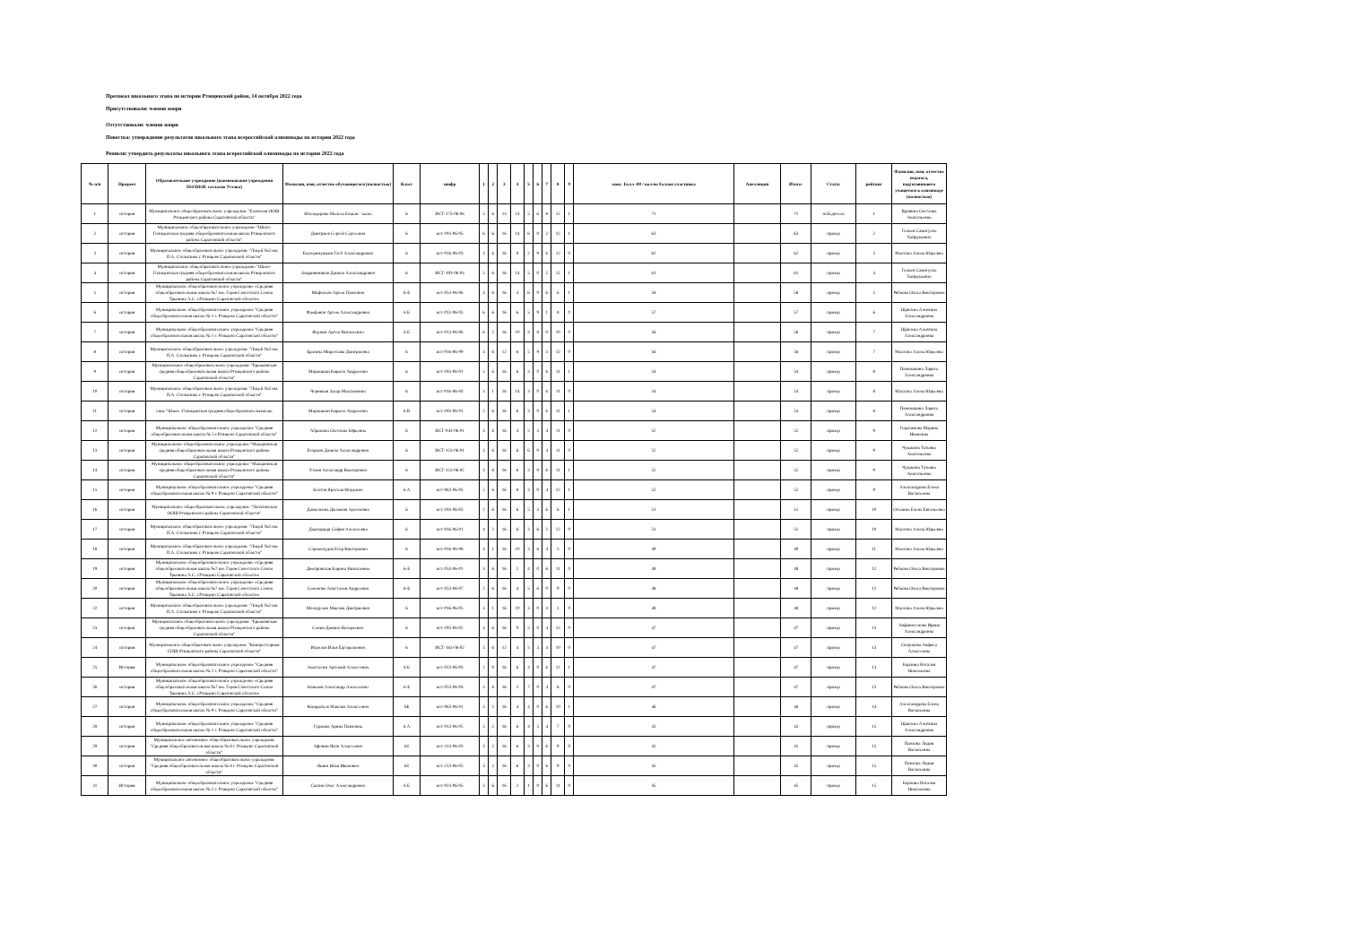Протокол школьного этапа по истории Ртищевский район, 14 октября 2022 года
Присутствовали: членов жюри
Отсутствовали: членов жюри
Повестка: утверждение результатов школьного этапа всероссийской олимпиады по истории 2022 года
Решили: утвердить результаты школьного этапа всероссийской олимпиады по истории 2022 года
| № п/п | Предмет | Образовательное учреждение (наименование учреждения ПОЛНОЕ согласно Устава) | Фамилия, имя, отчество обучающегося (полностью) | Класс | шифр | 1 | 2 | 3 | 4 | 5 | 6 | 7 | 8 | 9 | макс. Балл -80 / кол-во баллов участника | Апелляция | Итого- | Статус | рейтинг | Фамилия, имя, отчество педагога, подготовившего учащегося к олимпиаде (полностью) |
| --- | --- | --- | --- | --- | --- | --- | --- | --- | --- | --- | --- | --- | --- | --- | --- | --- | --- | --- | --- | --- |
| 1 | история | Муниципальное общеобразовательное учреждение "Еланская ООШ Ртищевского района Саратовской области" | Искендерова Малеха Елшан - кызы | 6 | ИСТ-173-06-06 | 5 | 6 | 14 | 14 | 5 | 6 | 8 | 12 | 1 | 71 | | 71 | победитель | 1 | Вдовина Светлана Анатольевна |
| 2 | история | Муниципальное общеобразовательное учреждение "Шило-Голицынская средняя общеобразовательная школа Ртищевского района Саратовской области" | Дмитриев Сергей Сергеевич | 6 | ист-193-06-05 | 6 | 6 | 16 | 14 | 6 | 0 | 2 | 12 | 1 | 63 | | 63 | призер | 2 | Галиев Самигулла Хайрушевич |
| 3 | история | Муниципальное общеобразовательное учреждение "Лицей №3 им. П.А. Столыпина г. Ртищево Саратовской области" | Екатеринушкин Глеб Александрович | 6 | ист-016-06-03 | 3 | 6 | 16 | 8 | 2 | 9 | 6 | 12 | 0 | 62 | | 62 | призер | 3 | Маслова Алена Юрьевна |
| 4 | история | Муниципальное общеобразовательное учреждение "Шило-Голицынская средняя общеобразовательная школа Ртищевского района Саратовской области" | Андриянников Данила Александрович | 6 | ИСТ-193-06-04 | 5 | 6 | 16 | 14 | 5 | 0 | 2 | 12 | 1 | 61 | | 61 | призер | 4 | Галиев Самигулла Хайрушевич |
| 5 | история | Муниципальное общеобразовательное учреждение «Средняя общеобразовательная школа №7 им. Героя Советского Союза Трынина А.С. г.Ртищево Саратовской области» | Мифтахов Артем Павлович | 6-Б | ист-053-06-06 | 4 | 6 | 16 | 4 | 6 | 9 | 6 | 6 | 1 | 58 | | 58 | призер | 5 | Рябкова Ольга Викторовна |
| 6 | история | Муниципальное общеобразовательное учреждение "Средняя общеобразовательная школа № 1 г. Ртищево Саратовской области" | Фаефанов Артем Александрович | 6 Б | ист-013-06-03 | 6 | 6 | 16 | 6 | 5 | 9 | 1 | 8 | 0 | 57 | | 57 | призер | 6 | Щавлева Алевтина Александровна |
| 7 | история | Муниципальное общеобразовательное учреждение "Средняя общеобразовательная школа № 1 г. Ртищево Саратовской области" | Якунин Артем Витальевич | 6 Б | ист-013-06-06 | 6 | 2 | 16 | 10 | 4 | 8 | 0 | 10 | 0 | 56 | | 56 | призер | 7 | Щавлева Алевтина Александровна |
| 8 | история | Муниципальное общеобразовательное учреждение "Лицей №3 им. П.А. Столыпина г. Ртищево Саратовской области" | Брагина Мирослава Дмитриевна | 6 | ист-016-06-09 | 3 | 6 | 12 | 6 | 5 | 9 | 3 | 12 | 0 | 56 | | 56 | призер | 7 | Маслова Алена Юрьевна |
| 9 | история | Муниципальное общеобразовательное учреждение "Ерышовская средняя общеобразовательная школа Ртищевского района Саратовской области" | Мирошкин Кирилл Андреевич | 6 | ист-193-06-01 | 5 | 6 | 16 | 6 | 3 | 0 | 6 | 11 | 1 | 54 | | 54 | призер | 8 | Панюшкина Лариса Александровна |
| 10 | история | Муниципальное общеобразовательное учреждение "Лицей №3 им. П.А. Столыпина г. Ртищево Саратовской области" | Черников Захар Максимович | 6 | ист-016-06-04 | 3 | 1 | 16 | 14 | 3 | 0 | 6 | 11 | 0 | 54 | | 54 | призер | 8 | Маслова Алена Юрьевна |
| 11 | история | ение "Шило -Голицынская средняя общеобразовательная шк | Мирошкин Кирилл Андреевич | 6 В | ист-193-06-01 | 5 | 6 | 16 | 6 | 3 | 0 | 6 | 11 | 1 | 54 | | 54 | призер | 8 | Панюшкина Лариса Александровна |
| 12 | история | Муниципальное общеобразовательное учреждение "Средняя общеобразовательная школа № 5 г.Ртищево Саратовской области" | Абрамова Светлана Юрьевна | 6 | ИСТ-043-06-01 | 3 | 6 | 16 | 4 | 5 | 3 | 4 | 11 | 0 | 52 | | 52 | призер | 9 | Герасимова Марина Ивановна |
| 13 | история | Муниципальное общеобразовательное учреждение "Макаровская средняя общеобразовательная школа Ртищевского района Саратовской области" | Егоркин Данила Александрович | 6 | ИСТ-123-06-01 | 3 | 6 | 16 | 6 | 6 | 0 | 4 | 11 | 0 | 52 | | 52 | призер | 9 | Чушкина Татьяна Анатольевна |
| 14 | история | Муниципальное общеобразовательное учреждение "Макаровская средняя общеобразовательная школа Ртищевского района Саратовской области" | Уткин Александр Викторович | 6 | ИСТ-123-06-02 | 3 | 6 | 16 | 6 | 3 | 0 | 6 | 11 | 1 | 52 | | 52 | призер | 9 | Чушкина Татьяна Анатольевна |
| 15 | история | Муниципальное общеобразовательное учреждение "Средняя общеобразовательная школа № 9 г. Ртищево Саратовской области" | Болтов Ярослав Игоревич | 6 А | ист-063-06-03 | 2 | 6 | 16 | 8 | 3 | 0 | 4 | 12 | 1 | 52 | | 52 | призер | 9 | Александрова Елена Васильевна |
| 16 | история | Муниципальное общеобразовательное учреждение "Лопатинская ООШ Ртищевского района Саратовской области" | Джмалиева Джамиля Арсеновна | 6 | ист-193-06-03 | 2 | 6 | 16 | 6 | 5 | 3 | 6 | 6 | 1 | 51 | | 51 | призер | 10 | Оськина Елена Евгеньевна |
| 17 | история | Муниципальное общеобразовательное учреждение "Лицей №3 им. П.А. Столыпина г. Ртищево Саратовской области" | Джапариди София Алексеевна | 6 | ист-016-06-01 | 4 | 2 | 16 | 6 | 3 | 6 | 2 | 12 | 0 | 51 | | 51 | призер | 10 | Маслова Алена Юрьевна |
| 18 | история | Муниципальное общеобразовательное учреждение "Лицей №3 им. П.А. Столыпина г. Ртищево Саратовской области" | Сорокопудов Егор Викторович | 6 | ист-016-06-08 | 4 | 1 | 16 | 10 | 3 | 6 | 4 | 5 | 0 | 49 | | 49 | призер | 11 | Маслова Алена Юрьевна |
| 19 | история | Муниципальное общеобразовательное учреждение «Средняя общеобразовательная школа №7 им. Героя Советского Союза Трынина А.С. г.Ртищево Саратовской области» | Днепровская Карина Николаевна | 6-Б | ист-053-06-01 | 3 | 6 | 16 | 2 | 4 | 0 | 6 | 11 | 0 | 48 | | 48 | призер | 12 | Рябкова Ольга Викторовна |
| 20 | история | Муниципальное общеобразовательное учреждение «Средняя общеобразовательная школа №7 им. Героя Советского Союза Трынина А.С. г.Ртищево Саратовской области» | Семенова Анастасия Андреевна | 6-Б | ист-053-06-07 | 2 | 6 | 16 | 4 | 5 | 6 | 0 | 9 | 0 | 48 | | 48 | призер | 12 | Рябкова Ольга Викторовна |
| 22 | история | Муниципальное общеобразовательное учреждение "Лицей №3 им. П.А. Столыпина г. Ртищево Саратовской области" | Молодухин Максим Дмитриевич | 6 | ист-016-06-05 | 3 | 1 | 16 | 10 | 3 | 0 | 4 | 1 | 0 | 48 | | 48 | призер | 12 | Маслова Алена Юрьевна |
| 23 | история | Муниципальное общеобразовательное учреждение "Ерышовская средняя общеобразовательная школа Ртищевского района Саратовской области" | Сенин Даниил Валерьевич | 6 | ист-193-06-02 | 4 | 6 | 16 | 0 | 5 | 0 | 4 | 12 | 0 | 47 | | 47 | призер | 13 | Анфиногенова Ирина Александровна |
| 24 | история | Муниципальное общеобразовательное учреждение "Компрессорная СОШ Ртищевского района Саратовской области" | Исролов Илья Ёдгоралиевич | 6 | ИСТ-163-06-02 | 3 | 6 | 12 | 4 | 5 | 3 | 4 | 10 | 0 | 47 | | 47 | призер | 13 | Сверчкова Анфиса Алексеевна |
| 25 | История | Муниципальное общеобразовательное учреждение "Средняя общеобразовательная школа № 2 г. Ртищево Саратовской области" | Анастасин Артемий Алексеевич | 6 Б | ист-023-06-03 | 2 | 0 | 16 | 6 | 4 | 0 | 6 | 12 | 1 | 47 | | 47 | призер | 13 | Карлина Наталья Николаевна |
| 26 | история | Муниципальное общеобразовательное учреждение «Средняя общеобразовательная школа №7 им. Героя Советского Союза Трынина А.С. г.Ртищево Саратовской области» | Коньков Александр Алексеевич | 6-Б | ист-053-06-04 | 5 | 6 | 16 | 2 | 7 | 0 | 4 | 6 | 0 | 47 | | 47 | призер | 13 | Рябкова Ольга Викторовна |
| 27 | история | Муниципальное общеобразовательное учреждение "Средняя общеобразовательная школа № 9 г. Ртищево Саратовской области" | Кондратьев Максим Алексеевич | 6Б | ист-063-06-01 | 3 | 2 | 16 | 4 | 4 | 0 | 6 | 10 | 1 | 46 | | 46 | призер | 14 | Александрова Елена Васильевна |
| 28 | история | Муниципальное общеобразовательное учреждение "Средняя общеобразовательная школа № 1 г. Ртищево Саратовской области" | Гуркина Арина Павловна | 6 А | ист-013-06-05 | 3 | 2 | 16 | 6 | 4 | 3 | 4 | 7 | 0 | 45 | | 45 | призер | 15 | Щавлева Алевтина Александровна |
| 29 | история | Муниципальное автономное общеобразовательное учреждение "Средняя общеобразовательная школа № 8 г. Ртищево Саратовской области" | Афонин Яков Алексеевич | 6б | ист-213-06-03 | 3 | 2 | 16 | 6 | 3 | 0 | 6 | 9 | 0 | 45 | | 45 | призер | 15 | Павлова Лидия Васильевна |
| 30 | история | Муниципальное автономное общеобразовательное учреждение "Средняя общеобразовательная школа № 8 г. Ртищево Саратовской области" | Яшин Илья Иванович | 6б | ист-213-06-05 | 3 | 2 | 16 | 6 | 3 | 0 | 6 | 9 | 0 | 45 | | 45 | призер | 15 | Павлова Лидия Васильевна |
| 31 | История | Муниципальное общеобразовательное учреждение "Средняя общеобразовательная школа № 2 г. Ртищево Саратовской области" | Скатин Олег Александрович | 6 Б | ист-023-06-05 | 3 | 6 | 16 | 2 | 1 | 0 | 6 | 11 | 0 | 45 | | 45 | призер | 15 | Карлина Наталья Николаевна |